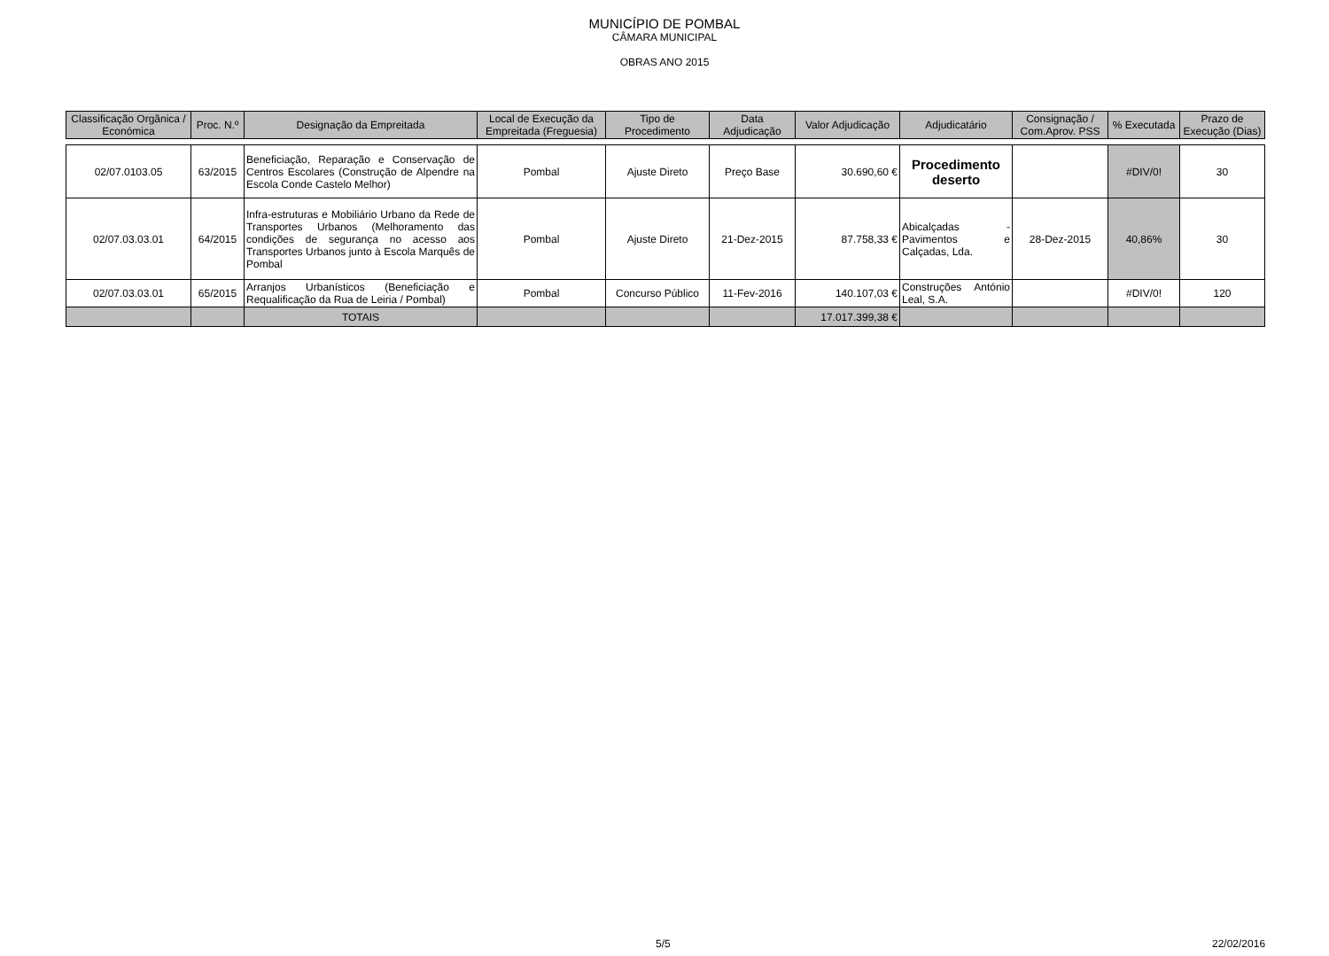MUNICÍPIO DE POMBAL
CÂMARA MUNICIPAL
OBRAS ANO 2015
| Classificação Orgânica / Económica | Proc. N.º | Designação da Empreitada | Local de Execução da Empreitada (Freguesia) | Tipo de Procedimento | Data Adjudicação | Valor Adjudicação | Adjudicatário | Consignação / Com.Aprov. PSS | % Executada | Prazo de Execução (Dias) |
| --- | --- | --- | --- | --- | --- | --- | --- | --- | --- | --- |
| 02/07.0103.05 | 63/2015 | Beneficiação, Reparação e Conservação de Centros Escolares (Construção de Alpendre na Escola Conde Castelo Melhor) | Pombal | Ajuste Direto | Preço Base | 30.690,60 € | Procedimento deserto | | #DIV/0! | 30 |
| 02/07.03.03.01 | 64/2015 | Infra-estruturas e Mobiliário Urbano da Rede de Transportes Urbanos (Melhoramento das condições de segurança no acesso aos Transportes Urbanos junto à Escola Marquês de Pombal | Pombal | Ajuste Direto | 21-Dez-2015 | 87.758,33 € | Abicalçadas - Pavimentos e Calçadas, Lda. | 28-Dez-2015 | 40,86% | 30 |
| 02/07.03.03.01 | 65/2015 | Arranjos Urbanísticos (Beneficiação e Requalificação da Rua de Leiria / Pombal) | Pombal | Concurso Público | 11-Fev-2016 | 140.107,03 € | Construções António Leal, S.A. | | #DIV/0! | 120 |
| | | TOTAIS | | | | 17.017.399,38 € | | | | |
5/5 22/02/2016